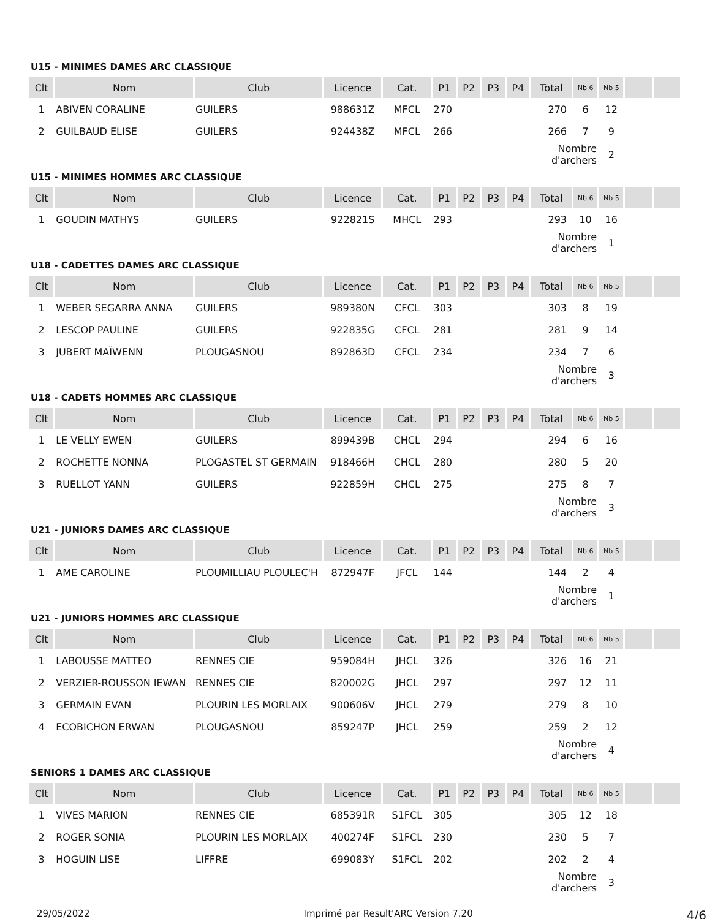U15 - MINIMES DAMES ARC CLASSIQUE
| Clt | Nom | Club | Licence | Cat. | P1 | P2 | P3 | P4 | Total | Nb 6 | Nb 5 | | |
| --- | --- | --- | --- | --- | --- | --- | --- | --- | --- | --- | --- | --- | --- |
| 1 | ABIVEN CORALINE | GUILERS | 988631Z | MFCL | 270 | | | | 270 | 6 | 12 | | |
| 2 | GUILBAUD ELISE | GUILERS | 924438Z | MFCL | 266 | | | | 266 | 7 | 9 | | |
| | | | | | | | | | Nombre d'archers | | 2 | | |
U15 - MINIMES HOMMES ARC CLASSIQUE
| Clt | Nom | Club | Licence | Cat. | P1 | P2 | P3 | P4 | Total | Nb 6 | Nb 5 | | |
| --- | --- | --- | --- | --- | --- | --- | --- | --- | --- | --- | --- | --- | --- |
| 1 | GOUDIN MATHYS | GUILERS | 922821S | MHCL | 293 | | | | 293 | 10 | 16 | | |
| | | | | | | | | | Nombre d'archers | | 1 | | |
U18 - CADETTES DAMES ARC CLASSIQUE
| Clt | Nom | Club | Licence | Cat. | P1 | P2 | P3 | P4 | Total | Nb 6 | Nb 5 | | |
| --- | --- | --- | --- | --- | --- | --- | --- | --- | --- | --- | --- | --- | --- |
| 1 | WEBER SEGARRA ANNA | GUILERS | 989380N | CFCL | 303 | | | | 303 | 8 | 19 | | |
| 2 | LESCOP PAULINE | GUILERS | 922835G | CFCL | 281 | | | | 281 | 9 | 14 | | |
| 3 | JUBERT MAÏWENN | PLOUGASNOU | 892863D | CFCL | 234 | | | | 234 | 7 | 6 | | |
| | | | | | | | | | Nombre d'archers | | 3 | | |
U18 - CADETS HOMMES ARC CLASSIQUE
| Clt | Nom | Club | Licence | Cat. | P1 | P2 | P3 | P4 | Total | Nb 6 | Nb 5 | | |
| --- | --- | --- | --- | --- | --- | --- | --- | --- | --- | --- | --- | --- | --- |
| 1 | LE VELLY EWEN | GUILERS | 899439B | CHCL | 294 | | | | 294 | 6 | 16 | | |
| 2 | ROCHETTE NONNA | PLOGASTEL ST GERMAIN | 918466H | CHCL | 280 | | | | 280 | 5 | 20 | | |
| 3 | RUELLOT YANN | GUILERS | 922859H | CHCL | 275 | | | | 275 | 8 | 7 | | |
| | | | | | | | | | Nombre d'archers | | 3 | | |
U21 - JUNIORS DAMES ARC CLASSIQUE
| Clt | Nom | Club | Licence | Cat. | P1 | P2 | P3 | P4 | Total | Nb 6 | Nb 5 | | |
| --- | --- | --- | --- | --- | --- | --- | --- | --- | --- | --- | --- | --- | --- |
| 1 | AME CAROLINE | PLOUMILLIAU PLOULEC'H | 872947F | JFCL | 144 | | | | 144 | 2 | 4 | | |
| | | | | | | | | | Nombre d'archers | | 1 | | |
U21 - JUNIORS HOMMES ARC CLASSIQUE
| Clt | Nom | Club | Licence | Cat. | P1 | P2 | P3 | P4 | Total | Nb 6 | Nb 5 | | |
| --- | --- | --- | --- | --- | --- | --- | --- | --- | --- | --- | --- | --- | --- |
| 1 | LABOUSSE MATTEO | RENNES CIE | 959084H | JHCL | 326 | | | | 326 | 16 | 21 | | |
| 2 | VERZIER-ROUSSON IEWAN | RENNES CIE | 820002G | JHCL | 297 | | | | 297 | 12 | 11 | | |
| 3 | GERMAIN EVAN | PLOURIN LES MORLAIX | 900606V | JHCL | 279 | | | | 279 | 8 | 10 | | |
| 4 | ECOBICHON ERWAN | PLOUGASNOU | 859247P | JHCL | 259 | | | | 259 | 2 | 12 | | |
| | | | | | | | | | Nombre d'archers | | 4 | | |
SENIORS 1 DAMES ARC CLASSIQUE
| Clt | Nom | Club | Licence | Cat. | P1 | P2 | P3 | P4 | Total | Nb 6 | Nb 5 | | |
| --- | --- | --- | --- | --- | --- | --- | --- | --- | --- | --- | --- | --- | --- |
| 1 | VIVES MARION | RENNES CIE | 685391R | S1FCL | 305 | | | | 305 | 12 | 18 | | |
| 2 | ROGER SONIA | PLOURIN LES MORLAIX | 400274F | S1FCL | 230 | | | | 230 | 5 | 7 | | |
| 3 | HOGUIN LISE | LIFFRE | 699083Y | S1FCL | 202 | | | | 202 | 2 | 4 | | |
| | | | | | | | | | Nombre d'archers | | 3 | | |
29/05/2022 Imprimé par Result'ARC Version 7.20 4/6